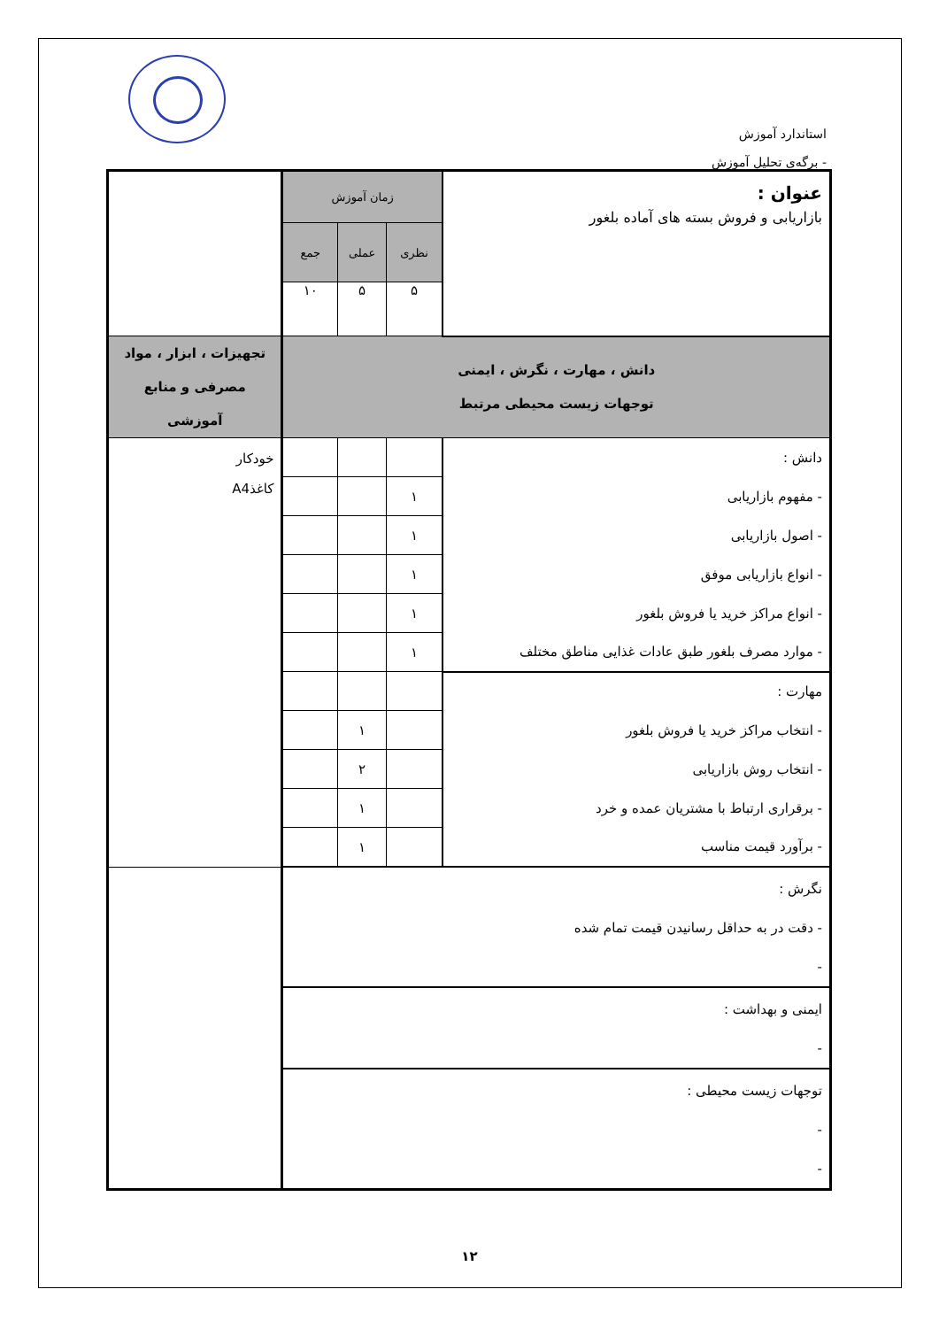استاندارد آموزش
- برگه‌ی تحلیل آموزش
| عنوان : بازاریابی و فروش بسته های آماده بلغور | زمان آموزش | | | |
| | نظری | عملی | جمع | |
| | ۵ | ۵ | ۱۰ | |
| دانش ، مهارت ، نگرش ، ایمنی توجهات زیست محیطی مرتبط | | | | تجهیزات ، ابزار ، مواد مصرفی و منابع آموزشی |
| دانش : | | | | خودکار کاغذA4 |
| - مفهوم بازاریابی | ۱ | | | |
| - اصول بازاریابی | ۱ | | | |
| - انواع بازاریابی موفق | ۱ | | | |
| - انواع مراکز خرید یا فروش بلغور | ۱ | | | |
| - موارد مصرف بلغور طبق عادات غذایی مناطق مختلف | ۱ | | | |
| مهارت : | | | | |
| - انتخاب مراکز خرید یا فروش بلغور | | ۱ | | |
| - انتخاب روش بازاریابی | | ۲ | | |
| - برقراری ارتباط با مشتریان عمده و خرد | | ۱ | | |
| - برآورد قیمت مناسب | | ۱ | | |
| نگرش : - دقت در به حداقل رسانیدن قیمت تمام شده - | | | | |
| ایمنی و بهداشت : - | | | | |
| توجهات زیست محیطی : - - | | | | |
۱۲